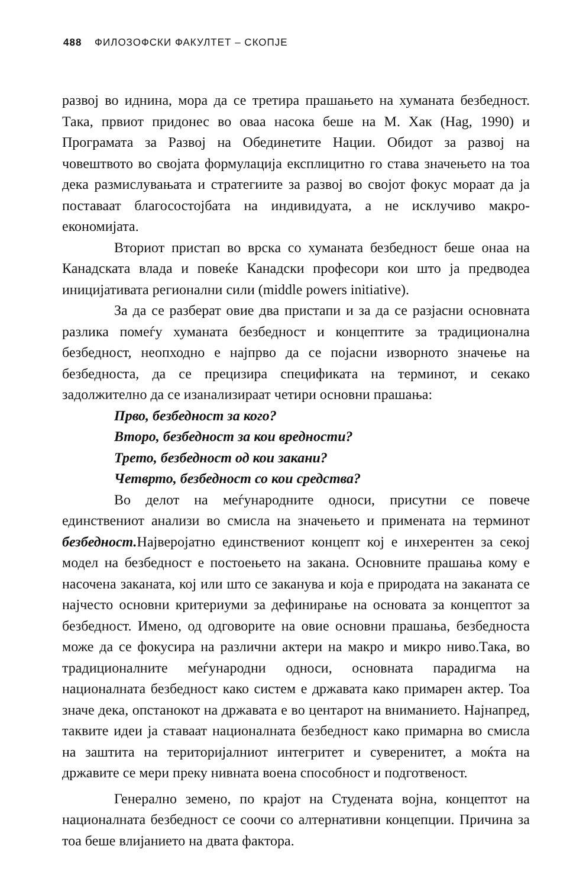488 ФИЛОЗОФСКИ ФАКУЛТЕТ – СКОПЈЕ
развој во иднина, мора да се третира прашањето на хуманата безбедност. Така, првиот придонес во оваа насока беше на М. Хак (Hag, 1990) и Програмата за Развој на Обединетите Нации. Обидот за развој на човештвото во својата формулација експлицитно го става значењето на тоа дека размислувањата и стратегиите за развој во својот фокус мораат да ја поставаат благосостојбата на индивидуата, а не исклучиво макро-економијата.
Вториот пристап во врска со хуманата безбедност беше онаа на Канадската влада и повеќе Канадски професори кои што ја предводеа иницијативата регионални сили (middle powers initiative).
За да се разберат овие два пристапи и за да се разјасни основната разлика помеѓу хуманата безбедност и концептите за традиционална безбедност, неопходно е најпрво да се појасни изворното значење на безбедноста, да се прецизира спецификата на терминот, и секако задолжително да се изанализираат четири основни прашања:
Прво, безбедност за кого?
Второ, безбедност за кои вредности?
Трето, безбедност од кои закани?
Четврто, безбедност со кои средства?
Во делот на меѓународните односи, присутни се повече единствениот анализи во смисла на значењето и примената на терминот безбедност. Најверојатно единствениот концепт кој е инхерентен за секој модел на безбедност е постоењето на закана. Основните прашања кому е насочена заканата, кој или што се заканува и која е природата на заканата се најчесто основни критериуми за дефинирање на основата за концептот за безбедност. Имено, од одговорите на овие основни прашања, безбедноста може да се фокусира на различни актери на макро и микро ниво.Така, во традиционалните меѓународни односи, основната парадигма на националната безбедност како систем е државата како примарен актер. Тоа значе дека, опстанокот на државата е во центарот на вниманието. Најнапред, таквите идеи ја ставаат националната безбедност како примарна во смисла на заштита на територијалниот интегритет и суверенитет, а моќта на државите се мери преку нивната воена способност и подготвеност.
Генерално земено, по крајот на Студената војна, концептот на националната безбедност се соочи со алтернативни концепции. Причина за тоа беше влијанието на двата фактора.